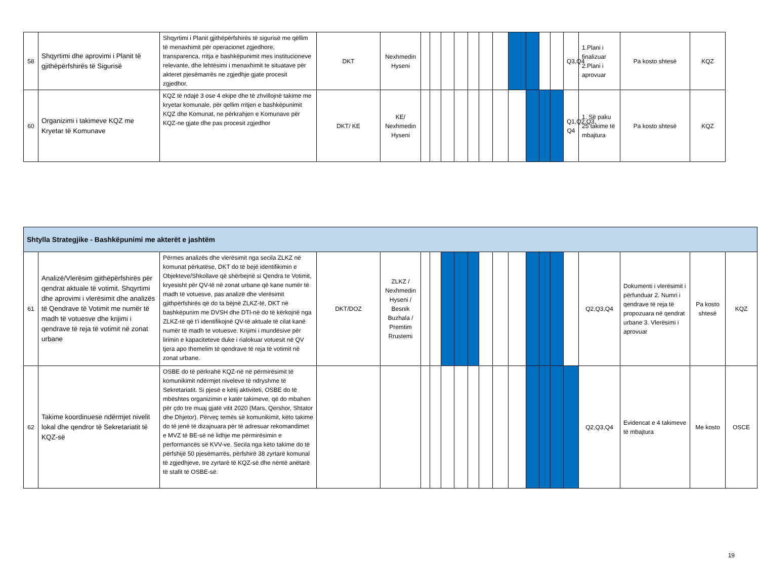| 58 | Shqyrtimi dhe aprovimi i Planit të gjithëpërfshirës të Sigurisë | Shqyrtimi i Planit gjithëpërfshirës të sigurisë me qëllim të menaxhimit për operacionet zgjedhore, transparenca, rritja e bashkëpunimit mes institucioneve relevante, dhe lehtësimi i menaxhimit te situatave për akteret pjesëmarrës ne zgjedhje gjate procesit zgjedhor. | DKT | Nexhmedin Hyseni | | | | | | | | | | | | Q3,Q4 | 1.Plani i finalizuar 2.Plani i aprovuar | Pa kosto shtesë | KQZ |
| 60 | Organizimi i takimeve KQZ me Kryetar të Komunave | KQZ të ndajë 3 ose 4 ekipe dhe të zhvillojnë takime me kryetar komunale, për qellim rritjen e bashkëpunimit KQZ dhe Komunat, ne përkrahjen e Komunave për KQZ-ne gjate dhe pas procesit zgjedhor | DKT/ KE | KE/ Nexhmedin Hyseni | | | | | | | | | | | | Q1,Q2,Q3, Q4 | 1. Së paku 25 takime të mbajtura | Pa kosto shtesë | KQZ |
| Shtylla Strategjike - Bashkëpunimi me akterët e jashtëm | | | | | | | | | | | | | | | | | | | | |
| 61 | Analizë/Vlerësim gjithëpërfshirës për qendrat aktuale të votimit. Shqyrtimi dhe aprovimi i vlerësimit dhe analizës të Qendrave të Votimit me numër të madh të votuesve dhe krijimi i qendrave të reja të votimit në zonat urbane | Përmes analizës dhe vlerësimit nga secila ZLKZ në komunat përkatëse, DKT do të bejë identifikimin e Objekteve/Shkollave që shërbejnë si Qendra te Votimit, kryesisht për QV-të në zonat urbane që kane numër të madh të votuesve, pas analizë dhe vlerësimit gjithpërfshirës që do ta bëjnë ZLKZ-të, DKT në bashkëpunim me DVSH dhe DTI-në do të kërkojnë nga ZLKZ-të që t'i identifikojnë QV-të aktuale të cilat kanë numër të madh te votuesve. Krijimi i mundësive për lirimin e kapaciteteve duke i rialokuar votuesit në QV tjera apo themelim të qendrave të reja të votimit në zonat urbane. | DKT/DOZ | ZLKZ / Nexhmedin Hyseni / Besnik Buzhala / Premtim Rrustemi | | | | | | | | | | | | | Q2,Q3,Q4 | Dokumenti i vlerësimit i përfunduar 2. Numri i qendrave të reja të propozuara në qendrat urbane 3. Vlerësimi i aprovuar | Pa kosto shtesë | KQZ |
| 62 | Takime koordinuese ndërmjet nivelit lokal dhe qendror të Sekretariatit të KQZ-së | OSBE do të përkrahë KQZ-në në përmirësimit të komunikimit ndërmjet niveleve të ndryshme të Sekretariatit. Si pjesë e këtij aktiviteti, OSBE do të mbështes organizimin e katër takimeve, që do mbahen për çdo tre muaj gjatë vitit 2020 (Mars, Qershor, Shtator dhe Dhjetor). Përveç temës së komunikimit, këto takime do të jenë të dizajnuara për të adresuar rekomandimet e MVZ të BE-së në lidhje me përmirësimin e performancës së KVV-ve. Secila nga këto takime do të përfshijë 50 pjesëmarrës, përfshirë 38 zyrtarë komunal të zgjedhjeve, tre zyrtarë të KQZ-së dhe nëntë anëtarë të stafit të OSBE-së. | | | | | | | | | | | | | | | Q2,Q3,Q4 | Evidencat e 4 takimeve të mbajtura | Me kosto | OSCE |
19